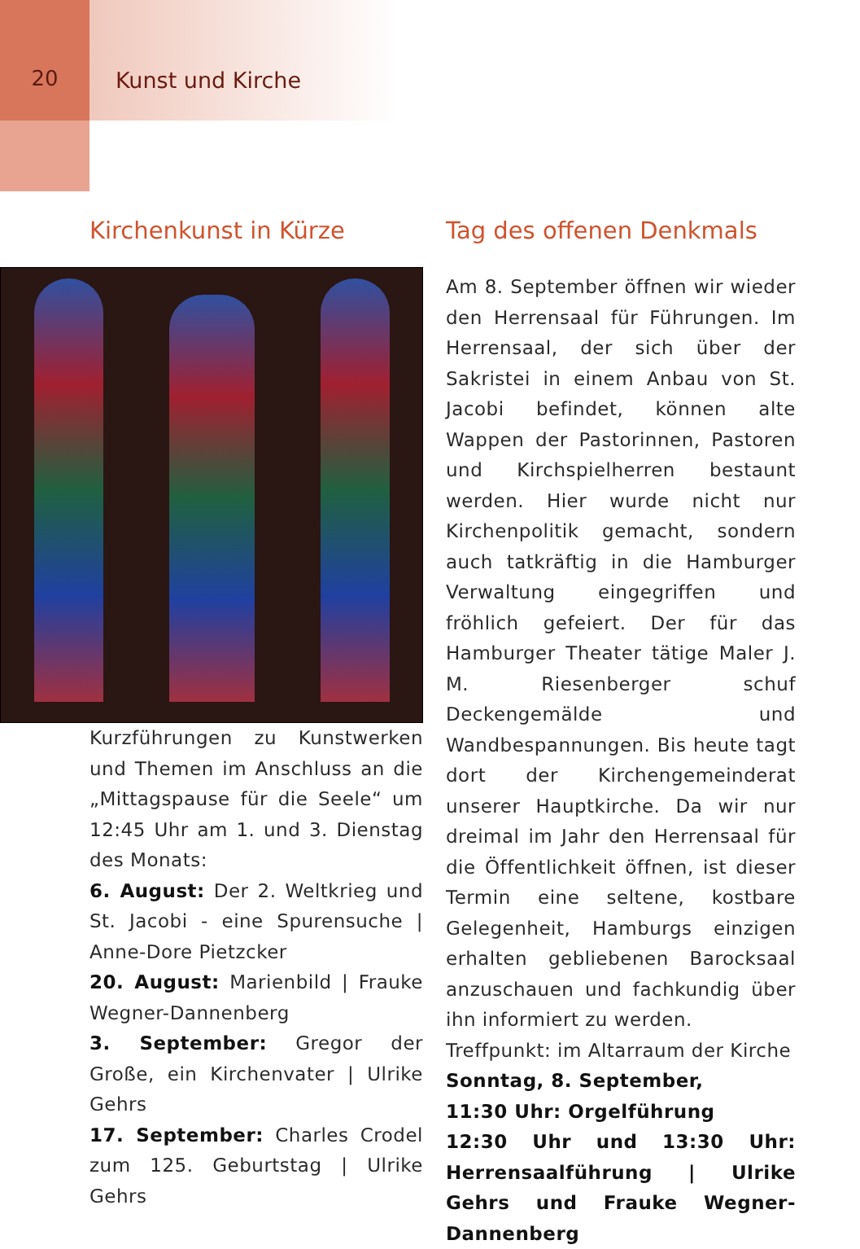20 Kunst und Kirche
Kirchenkunst in Kürze
Kurzführungen zu Kunstwerken und Themen im Anschluss an die „Mittagspause für die Seele“ um 12:45 Uhr am 1. und 3. Dienstag des Monats:
6. August: Der 2. Weltkrieg und St. Jacobi - eine Spurensuche | Anne-Dore Pietzcker
20. August: Marienbild | Frauke Wegner-Dannenberg
3. September: Gregor der Große, ein Kirchenvater | Ulrike Gehrs
17. September: Charles Crodel zum 125. Geburtstag | Ulrike Gehrs
Tag des offenen Denkmals
Am 8. September öffnen wir wieder den Herrensaal für Führungen. Im Herrensaal, der sich über der Sakristei in einem Anbau von St. Jacobi befindet, können alte Wappen der Pastorinnen, Pastoren und Kirchspielherren bestaunt werden. Hier wurde nicht nur Kirchenpolitik gemacht, sondern auch tatkräftig in die Hamburger Verwaltung eingegriffen und fröhlich gefeiert. Der für das Hamburger Theater tätige Maler J. M. Riesenberger schuf Deckengemälde und Wandbespannungen. Bis heute tagt dort der Kirchengemeinderat unserer Hauptkirche. Da wir nur dreimal im Jahr den Herrensaal für die Öffentlichkeit öffnen, ist dieser Termin eine seltene, kostbare Gelegenheit, Hamburgs einzigen erhalten gebliebenen Barocksaal anzuschauen und fachkundig über ihn informiert zu werden.
Treffpunkt: im Altarraum der Kirche
Sonntag, 8. September,
11:30 Uhr: Orgelführung
12:30 Uhr und 13:30 Uhr: Herrensaalführung | Ulrike Gehrs und Frauke Wegner-Dannenberg